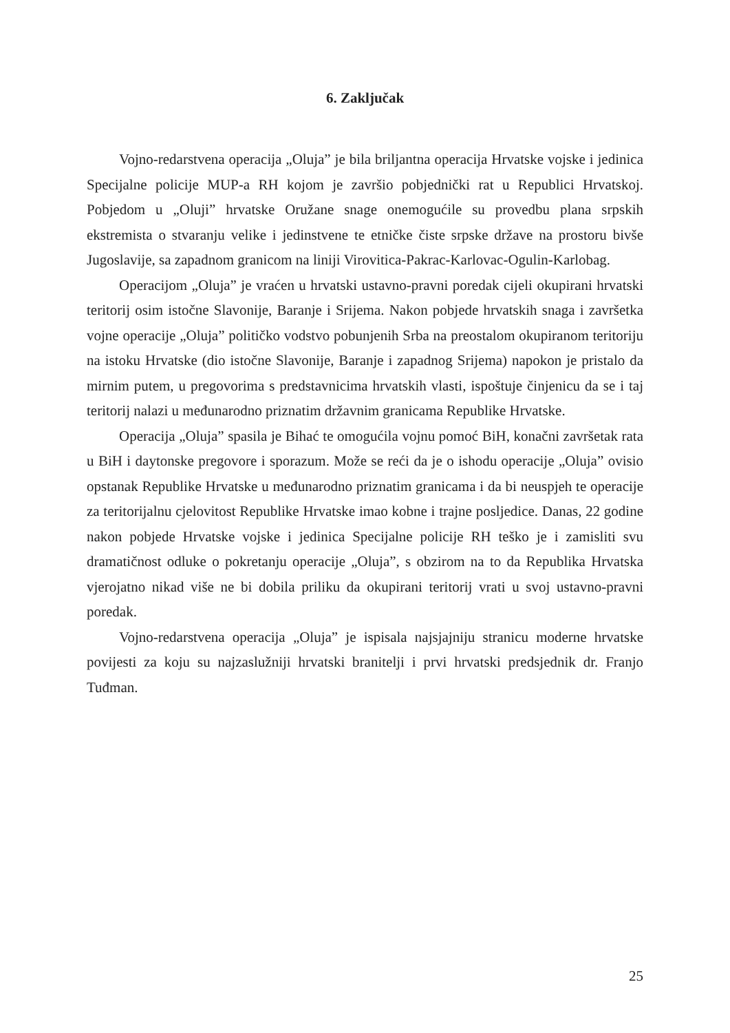6. Zaključak
Vojno-redarstvena operacija „Oluja” je bila briljantna operacija Hrvatske vojske i jedinica Specijalne policije MUP-a RH kojom je završio pobjednički rat u Republici Hrvatskoj. Pobjedom u „Oluji” hrvatske Oružane snage onemogućile su provedbu plana srpskih ekstremista o stvaranju velike i jedinstvene te etničke čiste srpske države na prostoru bivše Jugoslavije, sa zapadnom granicom na liniji Virovitica-Pakrac-Karlovac-Ogulin-Karlobag.
Operacijom „Oluja” je vraćen u hrvatski ustavno-pravni poredak cijeli okupirani hrvatski teritorij osim istočne Slavonije, Baranje i Srijema. Nakon pobjede hrvatskih snaga i završetka vojne operacije „Oluja” političko vodstvo pobunjenih Srba na preostalom okupiranom teritoriju na istoku Hrvatske (dio istočne Slavonije, Baranje i zapadnog Srijema) napokon je pristalo da mirnim putem, u pregovorima s predstavnicima hrvatskih vlasti, ispoštuje činjenicu da se i taj teritorij nalazi u međunarodno priznatim državnim granicama Republike Hrvatske.
Operacija „Oluja” spasila je Bihać te omogućila vojnu pomoć BiH, konačni završetak rata u BiH i daytonske pregovore i sporazum. Može se reći da je o ishodu operacije „Oluja” ovisio opstanak Republike Hrvatske u međunarodno priznatim granicama i da bi neuspjeh te operacije za teritorijalnu cjelovitost Republike Hrvatske imao kobne i trajne posljedice. Danas, 22 godine nakon pobjede Hrvatske vojske i jedinica Specijalne policije RH teško je i zamisliti svu dramatičnost odluke o pokretanju operacije „Oluja”, s obzirom na to da Republika Hrvatska vjerojatno nikad više ne bi dobila priliku da okupirani teritorij vrati u svoj ustavno-pravni poredak.
Vojno-redarstvena operacija „Oluja” je ispisala najsjajniju stranicu moderne hrvatske povijesti za koju su najzaslužniji hrvatski branitelji i prvi hrvatski predsjednik dr. Franjo Tuđman.
25